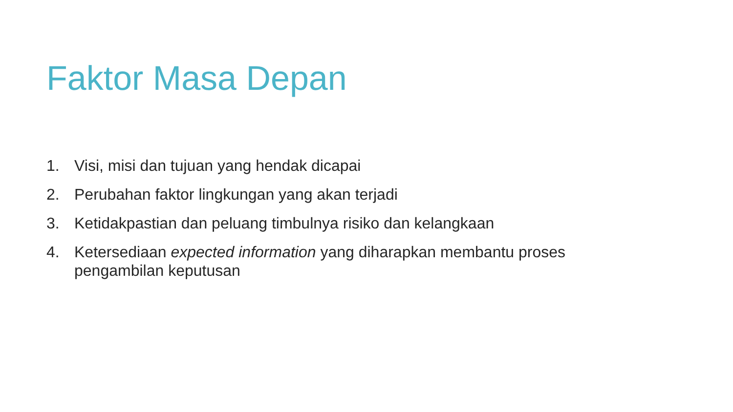Faktor Masa Depan
1. Visi, misi dan tujuan yang hendak dicapai
2. Perubahan faktor lingkungan yang akan terjadi
3. Ketidakpastian dan peluang timbulnya risiko dan kelangkaan
4. Ketersediaan expected information yang diharapkan membantu proses pengambilan keputusan